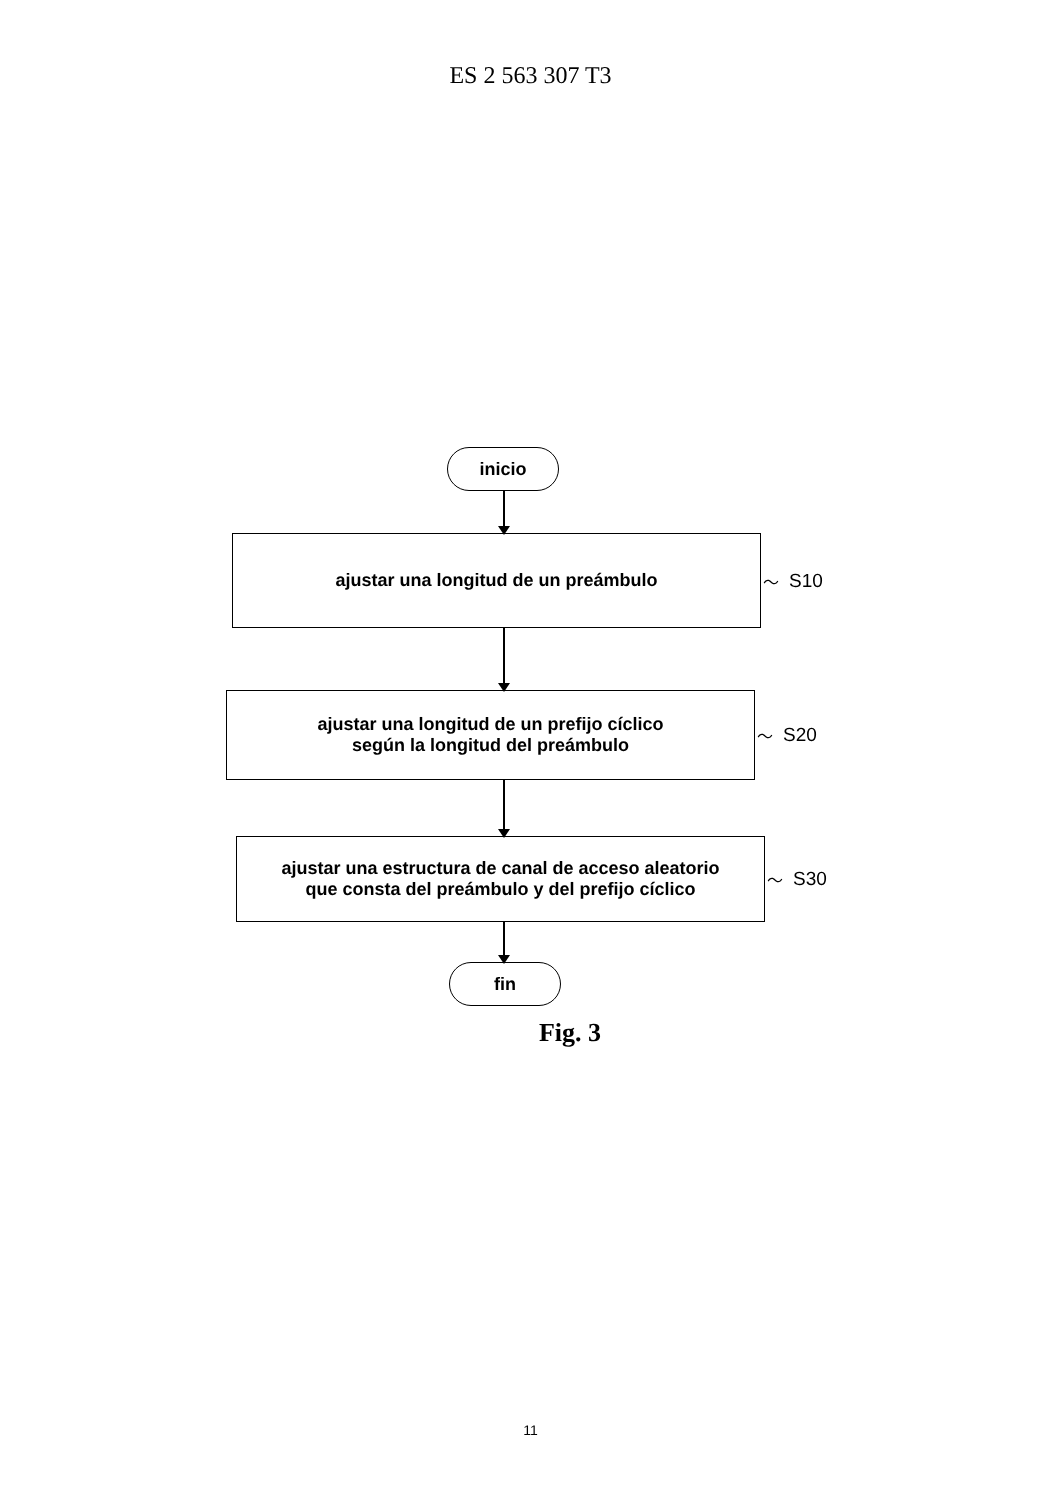ES 2 563 307 T3
inicio
ajustar una longitud de un preámbulo
〜 S10
ajustar una longitud de un prefijo cíclico
según la longitud del preámbulo
〜 S20
ajustar una estructura de canal de acceso aleatorio
que consta del preámbulo y del prefijo cíclico
〜 S30
fin
Fig. 3
11